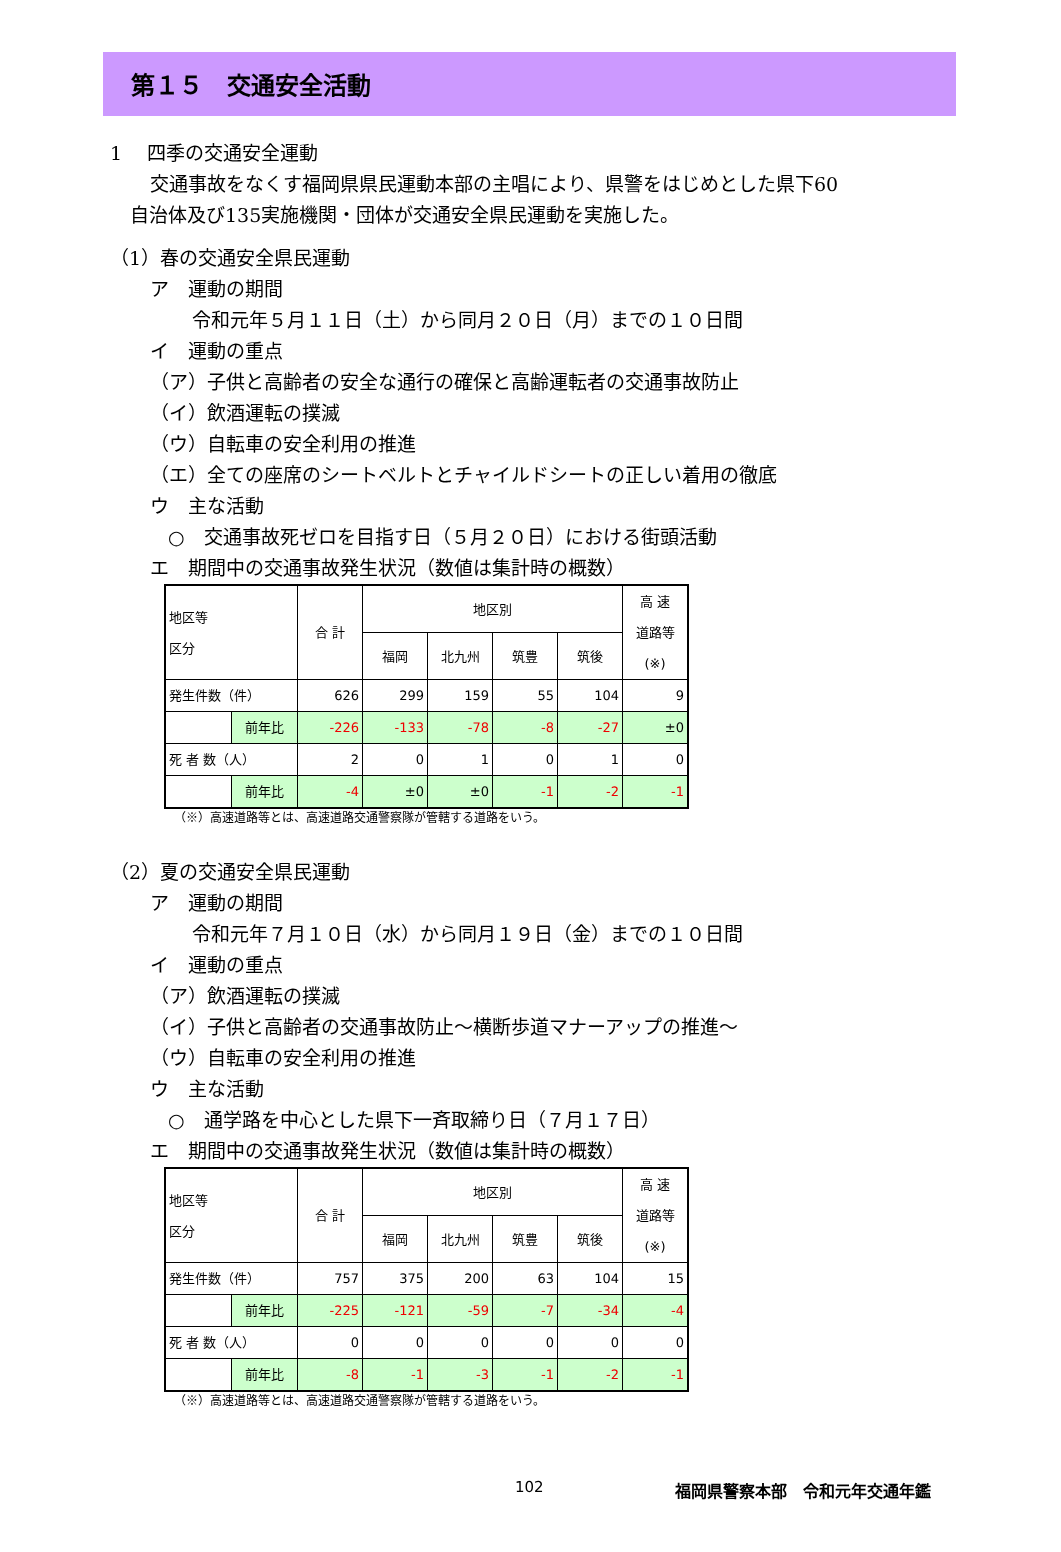第１５　交通安全活動
1　 四季の交通安全運動
交通事故をなくす福岡県県民運動本部の主唱により、県警をはじめとした県下60
自治体及び135実施機関・団体が交通安全県民運動を実施した。
（1）春の交通安全県民運動
ア　運動の期間
令和元年５月１１日（土）から同月２０日（月）までの１０日間
イ　運動の重点
（ア）子供と高齢者の安全な通行の確保と高齢運転者の交通事故防止
（イ）飲酒運転の撲滅
（ウ）自転車の安全利用の推進
（エ）全ての座席のシートベルトとチャイルドシートの正しい着用の徹底
ウ　主な活動
○　交通事故死ゼロを目指す日（５月２０日）における街頭活動
エ　期間中の交通事故発生状況（数値は集計時の概数）
| 地区等 区分 | | 合 計 | 地区別 | | | | 高 速 道路等 (※) |
| | | | 福岡 | 北九州 | 筑豊 | 筑後 | |
| 発生件数（件） | | 626 | 299 | 159 | 55 | 104 | 9 |
| | 前年比 | -226 | -133 | -78 | -8 | -27 | ±0 |
| 死 者 数（人） | | 2 | 0 | 1 | 0 | 1 | 0 |
| | 前年比 | -4 | ±0 | ±0 | -1 | -2 | -1 |
（※）高速道路等とは、高速道路交通警察隊が管轄する道路をいう。
（2）夏の交通安全県民運動
ア　運動の期間
令和元年７月１０日（水）から同月１９日（金）までの１０日間
イ　運動の重点
（ア）飲酒運転の撲滅
（イ）子供と高齢者の交通事故防止～横断歩道マナーアップの推進～
（ウ）自転車の安全利用の推進
ウ　主な活動
○　通学路を中心とした県下一斉取締り日（７月１７日）
エ　期間中の交通事故発生状況（数値は集計時の概数）
| 地区等 区分 | | 合 計 | 地区別 | | | | 高 速 道路等 (※) |
| | | | 福岡 | 北九州 | 筑豊 | 筑後 | |
| 発生件数（件） | | 757 | 375 | 200 | 63 | 104 | 15 |
| | 前年比 | -225 | -121 | -59 | -7 | -34 | -4 |
| 死 者 数（人） | | 0 | 0 | 0 | 0 | 0 | 0 |
| | 前年比 | -8 | -1 | -3 | -1 | -2 | -1 |
（※）高速道路等とは、高速道路交通警察隊が管轄する道路をいう。
102 福岡県警察本部　令和元年交通年鑑